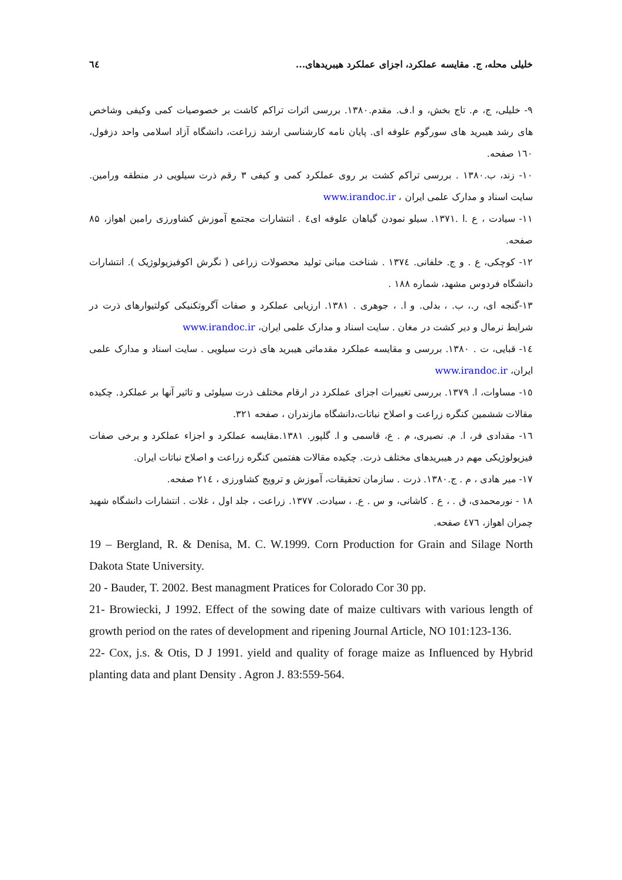خلیلی محله، ج. مقایسه عملکرد، اجزای عملکرد هیبریدهای... ٦٤
۹- خلیلی، ج، م. تاج بخش، و ا.ف. مقدم.۱۳۸۰. بررسی اثرات تراکم کاشت بر خصوصیات کمی وکیفی وشاخص های رشد هیبرید های سورگوم علوفه ای. پایان نامه کارشناسی ارشد زراعت، دانشگاه آزاد اسلامی واحد دزفول، ١٦٠ صفحه.
۱۰- زند، ب.۱۳۸۰ . بررسی تراکم کشت بر روی عملکرد کمی و کیفی ۳ رقم ذرت سیلویی در منطقه ورامین. سایت اسناد و مدارک علمی ایران ، www.irandoc.ir
۱۱- سیادت ، ع .ا .۱۳۷۱. سیلو نمودن گیاهان علوفه ای٤ . انتشارات مجتمع آموزش کشاورزی رامین اهواز، ۸۵ صفحه.
۱۲- کوچکی، ع . و ج. خلفانی. ١٣٧٤ . شناخت مبانی تولید محصولات زراعی ( نگرش اکوفیزیولوژیک ). انتشارات دانشگاه فردوس مشهد، شماره ۱۸۸ .
۱۳-گنجه ای، ر.، ب. ، بدلی. و ا. ، جوهری . ۱۳۸۱. ارزیابی عملکرد و صفات آگروتکنیکی کولتیوارهای ذرت در شرایط نرمال و دیر کشت در مغان . سایت اسناد و مدارک علمی ایران، www.irandoc.ir
١٤- قبایی، ت . ۱۳۸۰. بررسی و مقایسه عملکرد مقدماتی هیبرید های ذرت سیلویی . سایت اسناد و مدارک علمی ایران، www.irandoc.ir
١٥- مساوات، ا. ١٣٧٩. بررسی تغییرات اجزای عملکرد در ارقام مختلف ذرت سیلوئی و تاثیر آنها بر عملکرد. چکیده مقالات ششمین کنگره زراعت و اصلاح نباتات،دانشگاه مازندران ، صفحه ٣٢١.
١٦- مقدادی فر، ا. م. نصیری، م . ع، قاسمی و ا. گلپور. ۱۳۸۱.مقایسه عملکرد و اجزاء عملکرد و برخی صفات فیزیولوژیکی مهم در هیبریدهای مختلف ذرت. چکیده مقالات هفتمین کنگره زراعت و اصلاح نباتات ایران.
۱۷- میر هادی ، م . ج.۱۳۸۰. ذرت . سازمان تحقیقات، آموزش و ترویج کشاورزی ، ٢١٤ صفحه.
۱۸ - نورمحمدی، ق . ، ع . کاشانی، و س . ع. ، سیادت. ١٣٧٧. زراعت ، جلد اول ، غلات . انتشارات دانشگاه شهید چمران اهواز، ٤٧٦ صفحه.
19 – Bergland, R. & Denisa, M. C. W.1999. Corn Production for Grain and Silage North Dakota State University.
20 - Bauder, T. 2002. Best managment Pratices for Colorado Cor 30 pp.
21- Browiecki, J 1992. Effect of the sowing date of maize cultivars with various length of growth period on the rates of development and ripening Journal Article, NO 101:123-136.
22- Cox, j.s. & Otis, D J 1991. yield and quality of forage maize as Influenced by Hybrid planting data and plant Density . Agron J. 83:559-564.